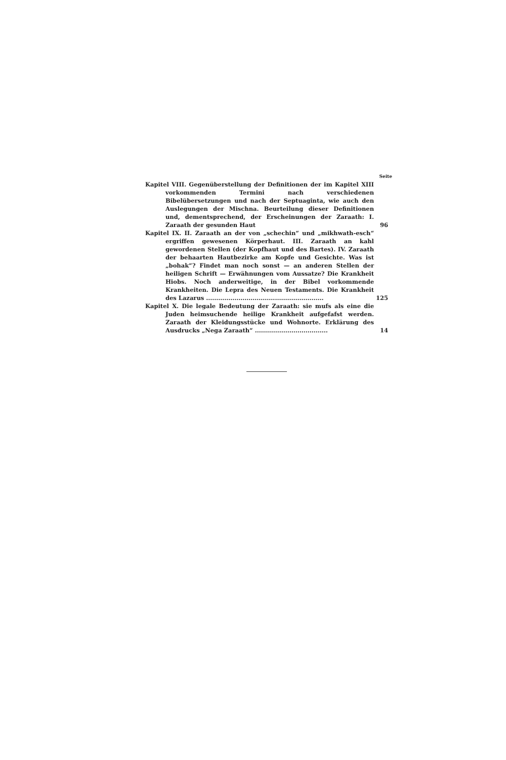Seite
Kapitel VIII. Gegenüberstellung der Definitionen der im Kapitel XIII vorkommenden Termini nach verschiedenen Bibelübersetzungen und nach der Septuaginta, wie auch den Auslegungen der Mischna. Beurteilung dieser Definitionen und, dementsprechend, der Erscheinungen der Zaraath: I. Zaraath der gesunden Haut
96
Kapitel IX. II. Zaraath an der von „schechin“ und „mikhwath-esch“ ergriffen gewesenen Körperhaut. III. Zaraath an kahl gewordenen Stellen (der Kopfhaut und des Bartes). IV. Zaraath der behaarten Hautbezirke am Kopfe und Gesichte. Was ist „bohak“? Findet man noch sonst — an anderen Stellen der heiligen Schrift — Erwähnungen vom Aussatze? Die Krankheit Hiobs. Noch anderweitige, in der Bibel vorkommende Krankheiten. Die Lepra des Neuen Testaments. Die Krankheit des Lazarus ..........................................................
125
Kapitel X. Die legale Bedeutung der Zaraath: sie mufs als eine die Juden heimsuchende heilige Krankheit aufgefafst werden. Zaraath der Kleidungsstücke und Wohnorte. Erklärung des Ausdrucks „Nega Zaraath“ ....................................
14